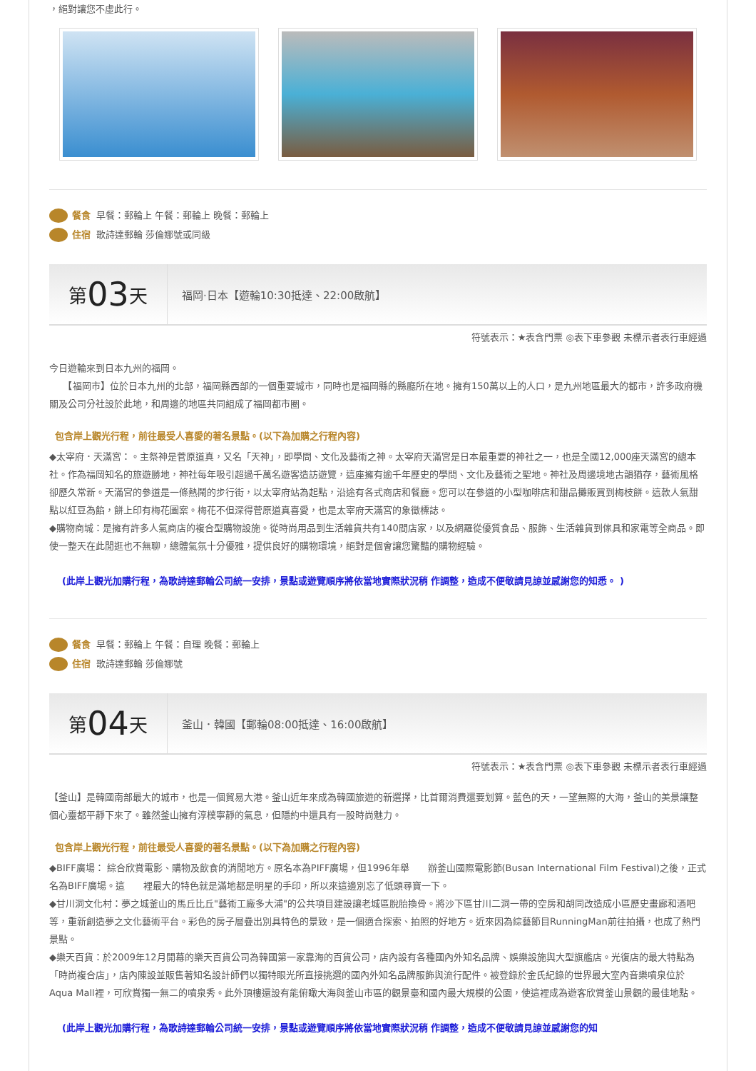，絕對讓您不虛此行。
餐食 早餐：郵輪上 午餐：郵輪上 晚餐：郵輪上
住宿 歌詩達郵輪 莎倫娜號或同級
第 03 天
福岡·日本【遊輪10:30抵達、22:00啟航】
符號表示：★表含門票 ◎表下車參觀 未標示者表行車經過
今日遊輪來到日本九州的福岡。
　　【福岡市】位於日本九州的北部，福岡縣西部的一個重要城市，同時也是福岡縣的縣廳所在地。擁有150萬以上的人口，是九州地區最大的都市，許多政府機關及公司分社設於此地，和周邊的地區共同組成了福岡都市圈。
包含岸上觀光行程，前往最受人喜愛的著名景點。(以下為加購之行程內容)
◆太宰府．天滿宮：。主祭神是菅原道真，又名「天神」，即學問、文化及藝術之神。太宰府天滿宮是日本最重要的神社之一，也是全國12,000座天滿宮的總本社。作為福岡知名的旅遊勝地，神社每年吸引超過千萬名遊客造訪遊覽，這座擁有逾千年歷史的學問、文化及藝術之聖地。神社及周邊境地古韻猶存，藝術風格卻歷久常新。天滿宮的參道是一條熱鬧的步行街，以太宰府站為起點，沿途有各式商店和餐廳。您可以在參道的小型咖啡店和甜品攤販買到梅枝餅。這款人氣甜點以紅豆為餡，餅上印有梅花圖案。梅花不但深得菅原道真喜愛，也是太宰府天滿宮的象徵標誌。
◆購物商城：是擁有許多人氣商店的複合型購物設施。從時尚用品到生活雜貨共有140間店家，以及網羅從優質食品、服飾、生活雜貨到傢具和家電等全商品。即使一整天在此閒逛也不無聊，總體氣氛十分優雅，提供良好的購物環境，絕對是個會讓您驚豔的購物經驗。
(此岸上觀光加購行程，為歌詩達郵輪公司統一安排，景點或遊覽順序將依當地實際狀況稍 作調整，造成不便敬請見諒並感謝您的知悉。 )
餐食 早餐：郵輪上 午餐：自理 晚餐：郵輪上
住宿 歌詩達郵輪 莎倫娜號
第 04 天
釜山．韓國【郵輪08:00抵達、16:00啟航】
符號表示：★表含門票 ◎表下車參觀 未標示者表行車經過
【釜山】是韓國南部最大的城市，也是一個貿易大港。釜山近年來成為韓國旅遊的新選擇，比首爾消費還要划算。藍色的天，一望無際的大海，釜山的美景讓整個心靈都平靜下來了。雖然釜山擁有淳樸寧靜的氣息，但隱約中還具有一股時尚魅力。
包含岸上觀光行程，前往最受人喜愛的著名景點。(以下為加購之行程內容)
◆BIFF廣場： 綜合欣賞電影、購物及飲食的消閒地方。原名本為PIFF廣場，但1996年舉　　辦釜山國際電影節(Busan International Film Festival)之後，正式名為BIFF廣場。這　　裡最大的特色就是滿地都是明星的手印，所以來這邊別忘了低頭尋寶一下。
◆甘川洞文化村：夢之城釜山的馬丘比丘"藝術工廠多大浦"的公共項目建設讓老城區脫胎換骨。將沙下區甘川二洞一帶的空房和胡同改造成小區歷史畫廊和酒吧等，重新創造夢之文化藝術平台。彩色的房子層疊出別具特色的景致，是一個適合探索、拍照的好地方。近來因為綜藝節目RunningMan前往拍攝，也成了熱門景點。
◆樂天百貨：於2009年12月開幕的樂天百貨公司為韓國第一家靠海的百貨公司，店內設有各種國內外知名品牌、娛樂設施與大型旗艦店。光復店的最大特點為「時尚複合店」，店內陳設並販售著知名設計師們以獨特眼光所直接挑選的國內外知名品牌服飾與流行配件。被登錄於金氏紀錄的世界最大室內音樂噴泉位於Aqua Mall裡，可欣賞獨一無二的噴泉秀。此外頂樓還設有能俯瞰大海與釜山市區的觀景臺和國內最大規模的公園，使這裡成為遊客欣賞釜山景觀的最佳地點。
(此岸上觀光加購行程，為歌詩達郵輪公司統一安排，景點或遊覽順序將依當地實際狀況稍 作調整，造成不便敬請見諒並感謝您的知